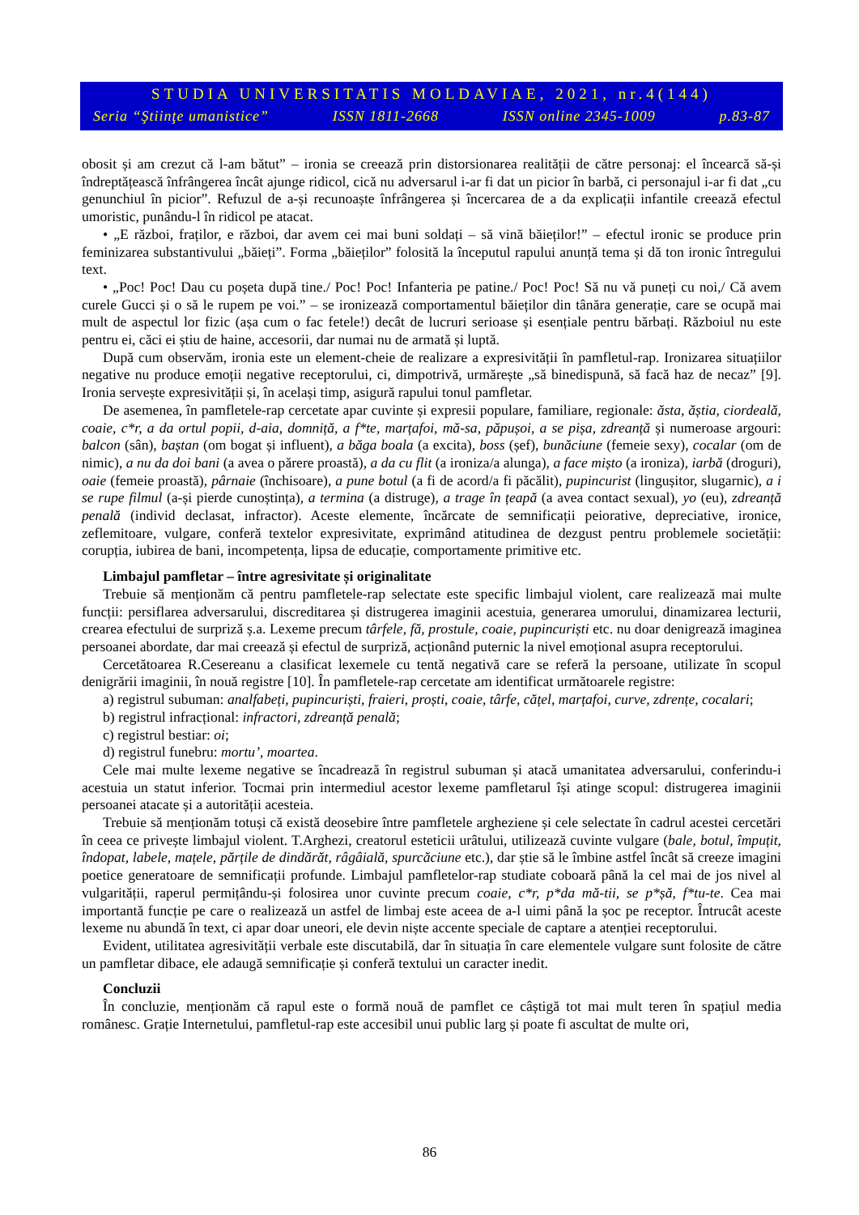STUDIA UNIVERSITATIS MOLDAVIAE, 2021, nr.4(144)
Seria “Ştiinţe umanistice” ISSN 1811-2668 ISSN online 2345-1009 p.83-87
obosit și am crezut că l-am bătut” – ironia se creează prin distorsionarea realității de către personaj: el încearcă să-și îndreptățească înfrângerea încât ajunge ridicol, cică nu adversarul i-ar fi dat un picior în barbă, ci personajul i-ar fi dat „cu genunchiul în picior”. Refuzul de a-și recunoaște înfrângerea și încercarea de a da explicații infantile creează efectul umoristic, punându-l în ridicol pe atacat.
• „E război, fraților, e război, dar avem cei mai buni soldați – să vină băieților!” – efectul ironic se produce prin feminizarea substantivului „băieți”. Forma „băieților” folosită la începutul rapului anunță tema și dă ton ironic întregului text.
• „Poc! Poc! Dau cu poșeta după tine./ Poc! Poc! Infanteria pe patine./ Poc! Poc! Să nu vă puneți cu noi,/ Că avem curele Gucci și o să le rupem pe voi.” – se ironizează comportamentul băieților din tânăra generație, care se ocupă mai mult de aspectul lor fizic (așa cum o fac fetele!) decât de lucruri serioase și esențiale pentru bărbați. Războiul nu este pentru ei, căci ei știu de haine, accesorii, dar numai nu de armată și luptă.
După cum observăm, ironia este un element-cheie de realizare a expresivității în pamfletul-rap. Ironizarea situațiilor negative nu produce emoții negative receptorului, ci, dimpotrivă, urmărește „să binedispună, să facă haz de necaz” [9]. Ironia servește expresivității și, în același timp, asigură rapului tonul pamfletar.
De asemenea, în pamfletele-rap cercetate apar cuvinte și expresii populare, familiare, regionale: ăsta, ăștia, ciordeală, coaie, c*r, a da ortul popii, d-aia, domniță, a f*te, marțafoi, mă-sa, păpușoi, a se pișa, zdreanță și numeroase argouri: balcon (sân), baștan (om bogat și influent), a băga boala (a excita), boss (șef), bunăciune (femeie sexy), cocalar (om de nimic), a nu da doi bani (a avea o părere proastă), a da cu flit (a ironiza/a alunga), a face mișto (a ironiza), iarbă (droguri), oaie (femeie proastă), pârnaie (închisoare), a pune botul (a fi de acord/a fi păcălit), pupincurist (lingușitor, slugarnic), a i se rupe filmul (a-și pierde cunoștința), a termina (a distruge), a trage în țeapă (a avea contact sexual), yo (eu), zdreanță penală (individ declasat, infractor). Aceste elemente, încărcate de semnificații peiorative, depreciative, ironice, zeflemitoare, vulgare, conferă textelor expresivitate, exprimând atitudinea de dezgust pentru problemele societății: corupția, iubirea de bani, incompetența, lipsa de educație, comportamente primitive etc.
Limbajul pamfletar – între agresivitate și originalitate
Trebuie să menționăm că pentru pamfletele-rap selectate este specific limbajul violent, care realizează mai multe funcții: persiflarea adversarului, discreditarea și distrugerea imaginii acestuia, generarea umorului, dinamizarea lecturii, crearea efectului de surpriză ș.a. Lexeme precum târfele, fă, prostule, coaie, pupincuriști etc. nu doar denigrează imaginea persoanei abordate, dar mai creează și efectul de surpriză, acționând puternic la nivel emoțional asupra receptorului.
Cercetătoarea R.Cesereanu a clasificat lexemele cu tentă negativă care se referă la persoane, utilizate în scopul denigrării imaginii, în nouă registre [10]. În pamfletele-rap cercetate am identificat următoarele registre:
a) registrul subuman: analfabeți, pupincuriști, fraieri, proști, coaie, târfe, cățel, marțafoi, curve, zdrențe, cocalari;
b) registrul infracțional: infractori, zdreanță penală;
c) registrul bestiar: oi;
d) registrul funebru: mortu’, moartea.
Cele mai multe lexeme negative se încadrează în registrul subuman și atacă umanitatea adversarului, conferindu-i acestuia un statut inferior. Tocmai prin intermediul acestor lexeme pamfletarul își atinge scopul: distrugerea imaginii persoanei atacate și a autorității acesteia.
Trebuie să menționăm totuși că există deosebire între pamfletele argheziene și cele selectate în cadrul acestei cercetări în ceea ce privește limbajul violent. T.Arghezi, creatorul esteticii urâtului, utilizează cuvinte vulgare (bale, botul, împuțit, îndopat, labele, mațele, părțile de dindărăt, râgâială, spurcăciune etc.), dar știe să le îmbine astfel încât să creeze imagini poetice generatoare de semnificații profunde. Limbajul pamfletelor-rap studiate coboară până la cel mai de jos nivel al vulgarității, raperul permițându-și folosirea unor cuvinte precum coaie, c*r, p*da mă-tii, se p*șă, f*tu-te. Cea mai importantă funcție pe care o realizează un astfel de limbaj este aceea de a-l uimi până la șoc pe receptor. Întrucât aceste lexeme nu abundă în text, ci apar doar uneori, ele devin niște accente speciale de captare a atenției receptorului.
Evident, utilitatea agresivității verbale este discutabilă, dar în situația în care elementele vulgare sunt folosite de către un pamfletar dibace, ele adaugă semnificație și conferă textului un caracter inedit.
Concluzii
În concluzie, menționăm că rapul este o formă nouă de pamflet ce câștigă tot mai mult teren în spațiul media românesc. Grație Internetului, pamfletul-rap este accesibil unui public larg și poate fi ascultat de multe ori,
86